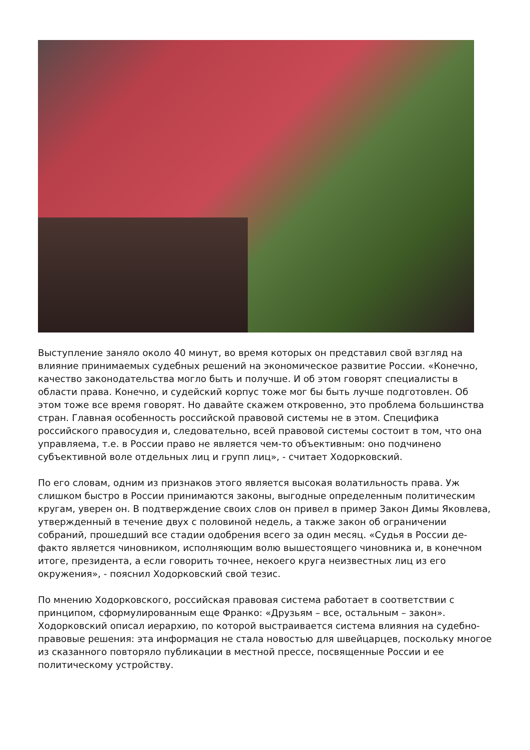Выступление заняло около 40 минут, во время которых он представил свой взгляд на влияние принимаемых судебных решений на экономическое развитие России. «Конечно, качество законодательства могло быть и получше. И об этом говорят специалисты в области права. Конечно, и судейский корпус тоже мог бы быть лучше подготовлен. Об этом тоже все время говорят. Но давайте скажем откровенно, это проблема большинства стран. Главная особенность российской правовой системы не в этом. Специфика российского правосудия и, следовательно, всей правовой системы состоит в том, что она управляема, т.е. в России право не является чем-то объективным: оно подчинено субъективной воле отдельных лиц и групп лиц», - считает Ходорковский.
По его словам, одним из признаков этого является высокая волатильность права. Уж слишком быстро в России принимаются законы, выгодные определенным политическим кругам, уверен он. В подтверждение своих слов он привел в пример Закон Димы Яковлева, утвержденный в течение двух с половиной недель, а также закон об ограничении собраний, прошедший все стадии одобрения всего за один месяц. «Судья в России де-факто является чиновником, исполняющим волю вышестоящего чиновника и, в конечном итоге, президента, а если говорить точнее, некоего круга неизвестных лиц из его окружения», - пояснил Ходорковский свой тезис.
По мнению Ходорковского, российская правовая система работает в соответствии с принципом, сформулированным еще Франко: «Друзьям – все, остальным – закон». Ходорковский описал иерархию, по которой выстраивается система влияния на судебно-правовые решения: эта информация не стала новостью для швейцарцев, поскольку многое из сказанного повторяло публикации в местной прессе, посвященные России и ее политическому устройству.